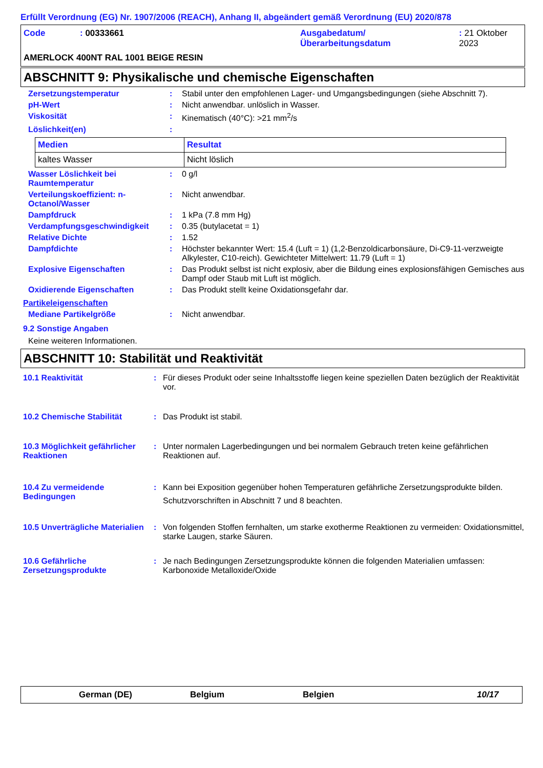Erfüllt Verordnung (EG) Nr. 1907/2006 (REACH), Anhang II, abgeändert gemäß Verordnung (EU) 2020/878
| Code | : 00333661 | Ausgabedatum/ Überarbeitungsdatum | : 21 Oktober 2023 |
AMERLOCK 400NT RAL 1001 BEIGE RESIN
ABSCHNITT 9: Physikalische und chemische Eigenschaften
Zersetzungstemperatur : Stabil unter den empfohlenen Lager- und Umgangsbedingungen (siehe Abschnitt 7).
pH-Wert : Nicht anwendbar. unlöslich in Wasser.
Viskosität : Kinematisch (40°C): >21 mm<sup>2</sup>/s
Löslichkeit(en) :
| Medien | Resultat |
| --- | --- |
| kaltes Wasser | Nicht löslich |
Wasser Löslichkeit bei Raumtemperatur
: 0 g/l
Verteilungskoeffizient: n-Octanol/Wasser
: Nicht anwendbar.
Dampfdruck : 1 kPa (7.8 mm Hg)
Verdampfungsgeschwindigkeit : 0.35 (butylacetat = 1)
Relative Dichte : 1.52
Dampfdichte : Höchster bekannter Wert: 15.4 (Luft = 1) (1,2-Benzoldicarbonsäure, Di-C9-11-verzweigte Alkylester, C10-reich). Gewichteter Mittelwert: 11.79 (Luft = 1)
Explosive Eigenschaften : Das Produkt selbst ist nicht explosiv, aber die Bildung eines explosionsfähigen Gemisches aus Dampf oder Staub mit Luft ist möglich.
Oxidierende Eigenschaften : Das Produkt stellt keine Oxidationsgefahr dar.
Partikeleigenschaften
Mediane Partikelgröße : Nicht anwendbar.
9.2 Sonstige Angaben
Keine weiteren Informationen.
ABSCHNITT 10: Stabilität und Reaktivität
10.1 Reaktivität : Für dieses Produkt oder seine Inhaltsstoffe liegen keine speziellen Daten bezüglich der Reaktivität vor.
10.2 Chemische Stabilität : Das Produkt ist stabil.
10.3 Möglichkeit gefährlicher Reaktionen
: Unter normalen Lagerbedingungen und bei normalem Gebrauch treten keine gefährlichen Reaktionen auf.
10.4 Zu vermeidende Bedingungen
: Kann bei Exposition gegenüber hohen Temperaturen gefährliche Zersetzungsprodukte bilden.
Schutzvorschriften in Abschnitt 7 und 8 beachten.
10.5 Unverträgliche Materialien
: Von folgenden Stoffen fernhalten, um starke exotherme Reaktionen zu vermeiden: Oxidationsmittel, starke Laugen, starke Säuren.
10.6 Gefährliche Zersetzungsprodukte
: Je nach Bedingungen Zersetzungsprodukte können die folgenden Materialien umfassen: Karbonoxide Metalloxide/Oxide
German (DE) Belgium Belgien 10/17